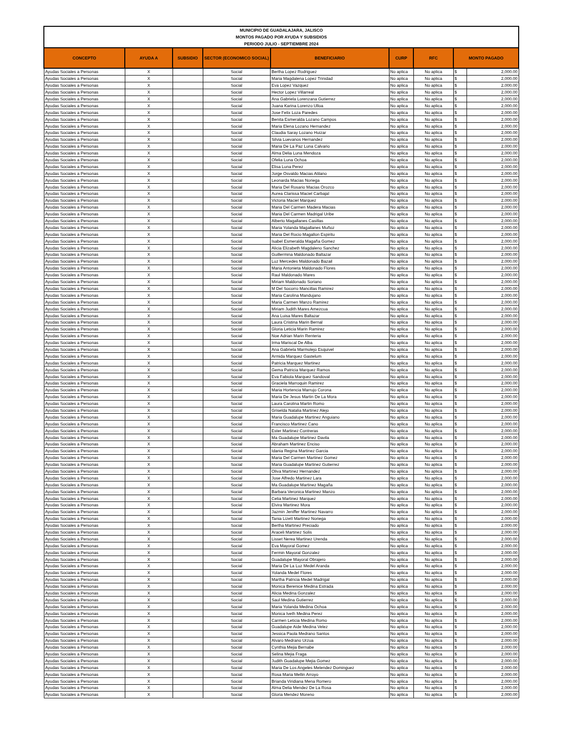| MUNICIPIO DE GUADALAJARA, JALISCO MONTOS PAGADO POR AYUDA Y SUBSIDIOS PERIODO JULIO - SEPTIEMBRE 2024 | | | | | | | | |
| --- | --- | --- | --- | --- | --- | --- | --- | --- |
| CONCEPTO | AYUDA A | SUBSIDIO | SECTOR (ECONOMICO SOCIAL) | BENEFICIARIO | CURP | RFC | MONTO PAGADO | |
| Ayudas Sociales a Personas | X | | Social | Bertha Lopez Rodriguez | No aplica | No aplica | $ | 2,000.00 |
| Ayudas Sociales a Personas | X | | Social | Maria Magdalena Lopez Trinidad | No aplica | No aplica | $ | 2,000.00 |
| Ayudas Sociales a Personas | X | | Social | Eva Lopez Vazquez | No aplica | No aplica | $ | 2,000.00 |
| Ayudas Sociales a Personas | X | | Social | Hector Lopez Villarreal | No aplica | No aplica | $ | 2,000.00 |
| Ayudas Sociales a Personas | X | | Social | Ana Gabriela Lorenzana Gutierrez | No aplica | No aplica | $ | 2,000.00 |
| Ayudas Sociales a Personas | X | | Social | Juana Karina Lorenzo Ulloa | No aplica | No aplica | $ | 2,000.00 |
| Ayudas Sociales a Personas | X | | Social | Jose Felix Loza Paredes | No aplica | No aplica | $ | 2,000.00 |
| Ayudas Sociales a Personas | X | | Social | Benita Esmeralda Lozano Campos | No aplica | No aplica | $ | 2,000.00 |
| Ayudas Sociales a Personas | X | | Social | Maria Elena Lozano Hernandez | No aplica | No aplica | $ | 2,000.00 |
| Ayudas Sociales a Personas | X | | Social | Claudia Saray Lozano Huizar | No aplica | No aplica | $ | 2,000.00 |
| Ayudas Sociales a Personas | X | | Social | Silvia Luevanos Hernandez | No aplica | No aplica | $ | 2,000.00 |
| Ayudas Sociales a Personas | X | | Social | Maria De La Paz Luna Calvario | No aplica | No aplica | $ | 2,000.00 |
| Ayudas Sociales a Personas | X | | Social | Alma Delia Luna Mendoza | No aplica | No aplica | $ | 2,000.00 |
| Ayudas Sociales a Personas | X | | Social | Ofelia Luna Ochoa | No aplica | No aplica | $ | 2,000.00 |
| Ayudas Sociales a Personas | X | | Social | Elisa Luna Perez | No aplica | No aplica | $ | 2,000.00 |
| Ayudas Sociales a Personas | X | | Social | Jorge Osvaldo Macias Atilano | No aplica | No aplica | $ | 2,000.00 |
| Ayudas Sociales a Personas | X | | Social | Leonarda Macias Noriega | No aplica | No aplica | $ | 2,000.00 |
| Ayudas Sociales a Personas | X | | Social | Maria Del Rosario Macias Orozco | No aplica | No aplica | $ | 2,000.00 |
| Ayudas Sociales a Personas | X | | Social | Aurea Clarissa Maciel Carbajal | No aplica | No aplica | $ | 2,000.00 |
| Ayudas Sociales a Personas | X | | Social | Victoria Maciel Marquez | No aplica | No aplica | $ | 2,000.00 |
| Ayudas Sociales a Personas | X | | Social | Maria Del Carmen Madera Macias | No aplica | No aplica | $ | 2,000.00 |
| Ayudas Sociales a Personas | X | | Social | Maria Del Carmen Madrigal Uribe | No aplica | No aplica | $ | 2,000.00 |
| Ayudas Sociales a Personas | X | | Social | Alberto Magallanes Casillas | No aplica | No aplica | $ | 2,000.00 |
| Ayudas Sociales a Personas | X | | Social | Maria Yolanda Magallanes Muñoz | No aplica | No aplica | $ | 2,000.00 |
| Ayudas Sociales a Personas | X | | Social | Maria Del Rocio Magallon Espiritu | No aplica | No aplica | $ | 2,000.00 |
| Ayudas Sociales a Personas | X | | Social | Isabel Esmeralda Magaña Gomez | No aplica | No aplica | $ | 2,000.00 |
| Ayudas Sociales a Personas | X | | Social | Alicia Elizabeth Magdaleno Sanchez | No aplica | No aplica | $ | 2,000.00 |
| Ayudas Sociales a Personas | X | | Social | Guillermina Maldonado Baltazar | No aplica | No aplica | $ | 2,000.00 |
| Ayudas Sociales a Personas | X | | Social | Luz Mercedes Maldonado Bazail | No aplica | No aplica | $ | 2,000.00 |
| Ayudas Sociales a Personas | X | | Social | Maria Antonieta Maldonado Flores | No aplica | No aplica | $ | 2,000.00 |
| Ayudas Sociales a Personas | X | | Social | Raul Maldonado Mares | No aplica | No aplica | $ | 2,000.00 |
| Ayudas Sociales a Personas | X | | Social | Miriam Maldonado Soriano | No aplica | No aplica | $ | 2,000.00 |
| Ayudas Sociales a Personas | X | | Social | M Del Socorro Mancillas Ramirez | No aplica | No aplica | $ | 2,000.00 |
| Ayudas Sociales a Personas | X | | Social | Maria Carolina Mandujano | No aplica | No aplica | $ | 2,000.00 |
| Ayudas Sociales a Personas | X | | Social | Maria Carmen Manzo Ramirez | No aplica | No aplica | $ | 2,000.00 |
| Ayudas Sociales a Personas | X | | Social | Miriam Judith Mares Amezcua | No aplica | No aplica | $ | 2,000.00 |
| Ayudas Sociales a Personas | X | | Social | Ana Luisa Mares Baltazar | No aplica | No aplica | $ | 2,000.00 |
| Ayudas Sociales a Personas | X | | Social | Laura Cristina Marin Bernal | No aplica | No aplica | $ | 2,000.00 |
| Ayudas Sociales a Personas | X | | Social | Gloria Leticia Marin Ramirez | No aplica | No aplica | $ | 2,000.00 |
| Ayudas Sociales a Personas | X | | Social | Noe Adrian Marin Renteria | No aplica | No aplica | $ | 2,000.00 |
| Ayudas Sociales a Personas | X | | Social | Irma Mariscal De Alba | No aplica | No aplica | $ | 2,000.00 |
| Ayudas Sociales a Personas | X | | Social | Ana Gabriela Marmolejo Esquivel | No aplica | No aplica | $ | 2,000.00 |
| Ayudas Sociales a Personas | X | | Social | Armida Marquez Gastelum | No aplica | No aplica | $ | 2,000.00 |
| Ayudas Sociales a Personas | X | | Social | Patricia Marquez Martinez | No aplica | No aplica | $ | 2,000.00 |
| Ayudas Sociales a Personas | X | | Social | Gema Patricia Marquez Ramos | No aplica | No aplica | $ | 2,000.00 |
| Ayudas Sociales a Personas | X | | Social | Eva Fabiola Marquez Sandoval | No aplica | No aplica | $ | 2,000.00 |
| Ayudas Sociales a Personas | X | | Social | Graciela Marroquin Ramirez | No aplica | No aplica | $ | 2,000.00 |
| Ayudas Sociales a Personas | X | | Social | Maria Hortencia Marrujo Corona | No aplica | No aplica | $ | 2,000.00 |
| Ayudas Sociales a Personas | X | | Social | Maria De Jesus Martin De La Mora | No aplica | No aplica | $ | 2,000.00 |
| Ayudas Sociales a Personas | X | | Social | Laura Carolina Martin Romo | No aplica | No aplica | $ | 2,000.00 |
| Ayudas Sociales a Personas | X | | Social | Griselda Natalia Martinez Alejo | No aplica | No aplica | $ | 2,000.00 |
| Ayudas Sociales a Personas | X | | Social | Maria Guadalupe Martinez Anguiano | No aplica | No aplica | $ | 2,000.00 |
| Ayudas Sociales a Personas | X | | Social | Francisco Martinez Cano | No aplica | No aplica | $ | 2,000.00 |
| Ayudas Sociales a Personas | X | | Social | Ester Martinez Contreras | No aplica | No aplica | $ | 2,000.00 |
| Ayudas Sociales a Personas | X | | Social | Ma Guadalupe Martinez Davila | No aplica | No aplica | $ | 2,000.00 |
| Ayudas Sociales a Personas | X | | Social | Abraham Martinez Enciso | No aplica | No aplica | $ | 2,000.00 |
| Ayudas Sociales a Personas | X | | Social | Idania Regina Martinez Garcia | No aplica | No aplica | $ | 2,000.00 |
| Ayudas Sociales a Personas | X | | Social | Maria Del Carmen Martinez Gomez | No aplica | No aplica | $ | 2,000.00 |
| Ayudas Sociales a Personas | X | | Social | Maria Guadalupe Martinez Gutierrez | No aplica | No aplica | $ | 2,000.00 |
| Ayudas Sociales a Personas | X | | Social | Oliva Martinez Hernandez | No aplica | No aplica | $ | 2,000.00 |
| Ayudas Sociales a Personas | X | | Social | Jose Alfredo Martinez Lara | No aplica | No aplica | $ | 2,000.00 |
| Ayudas Sociales a Personas | X | | Social | Ma Guadalupe Martinez Magaña | No aplica | No aplica | $ | 2,000.00 |
| Ayudas Sociales a Personas | X | | Social | Barbara Veronica Martinez Manzo | No aplica | No aplica | $ | 2,000.00 |
| Ayudas Sociales a Personas | X | | Social | Celia Martinez Marquez | No aplica | No aplica | $ | 2,000.00 |
| Ayudas Sociales a Personas | X | | Social | Elvira Martinez Mora | No aplica | No aplica | $ | 2,000.00 |
| Ayudas Sociales a Personas | X | | Social | Jazmin Jeniffer Martinez Navarro | No aplica | No aplica | $ | 2,000.00 |
| Ayudas Sociales a Personas | X | | Social | Tania Lizett Martinez Noriega | No aplica | No aplica | $ | 2,000.00 |
| Ayudas Sociales a Personas | X | | Social | Bertha Martinez Preciado | No aplica | No aplica | $ | 2,000.00 |
| Ayudas Sociales a Personas | X | | Social | Araceli Martinez Solis | No aplica | No aplica | $ | 2,000.00 |
| Ayudas Sociales a Personas | X | | Social | Lisset Nerea Martinez Urenda | No aplica | No aplica | $ | 2,000.00 |
| Ayudas Sociales a Personas | X | | Social | Eva Mayoral Gomez | No aplica | No aplica | $ | 2,000.00 |
| Ayudas Sociales a Personas | X | | Social | Fermin Mayoral Gonzalez | No aplica | No aplica | $ | 2,000.00 |
| Ayudas Sociales a Personas | X | | Social | Guadalupe Mayoral Obrajero | No aplica | No aplica | $ | 2,000.00 |
| Ayudas Sociales a Personas | X | | Social | Maria De La Luz Medel Aranda | No aplica | No aplica | $ | 2,000.00 |
| Ayudas Sociales a Personas | X | | Social | Yolanda Medel Flores | No aplica | No aplica | $ | 2,000.00 |
| Ayudas Sociales a Personas | X | | Social | Martha Patricia Medel Madrigal | No aplica | No aplica | $ | 2,000.00 |
| Ayudas Sociales a Personas | X | | Social | Monica Berenice Medina Estrada | No aplica | No aplica | $ | 2,000.00 |
| Ayudas Sociales a Personas | X | | Social | Alicia Medina Gonzalez | No aplica | No aplica | $ | 2,000.00 |
| Ayudas Sociales a Personas | X | | Social | Saul Medina Gutierrez | No aplica | No aplica | $ | 2,000.00 |
| Ayudas Sociales a Personas | X | | Social | Maria Yolanda Medina Ochoa | No aplica | No aplica | $ | 2,000.00 |
| Ayudas Sociales a Personas | X | | Social | Monica Iveth Medina Perez | No aplica | No aplica | $ | 2,000.00 |
| Ayudas Sociales a Personas | X | | Social | Carmen Leticia Medina Romo | No aplica | No aplica | $ | 2,000.00 |
| Ayudas Sociales a Personas | X | | Social | Guadalupe Aide Medina Velez | No aplica | No aplica | $ | 2,000.00 |
| Ayudas Sociales a Personas | X | | Social | Jessica Paola Medrano Santos | No aplica | No aplica | $ | 2,000.00 |
| Ayudas Sociales a Personas | X | | Social | Alvaro Medrano Urzua | No aplica | No aplica | $ | 2,000.00 |
| Ayudas Sociales a Personas | X | | Social | Cynthia Mejia Bernabe | No aplica | No aplica | $ | 2,000.00 |
| Ayudas Sociales a Personas | X | | Social | Selina Mejia Fraga | No aplica | No aplica | $ | 2,000.00 |
| Ayudas Sociales a Personas | X | | Social | Judith Guadalupe Mejia Gomez | No aplica | No aplica | $ | 2,000.00 |
| Ayudas Sociales a Personas | X | | Social | Maria De Los Angeles Melendez Dominguez | No aplica | No aplica | $ | 2,000.00 |
| Ayudas Sociales a Personas | X | | Social | Rosa Maria Mellin Arroyo | No aplica | No aplica | $ | 2,000.00 |
| Ayudas Sociales a Personas | X | | Social | Brianda Viridiana Mena Romero | No aplica | No aplica | $ | 2,000.00 |
| Ayudas Sociales a Personas | X | | Social | Alma Delia Mendez De La Rosa | No aplica | No aplica | $ | 2,000.00 |
| Ayudas Sociales a Personas | X | | Social | Gloria Mendez Moreno | No aplica | No aplica | $ | 2,000.00 |